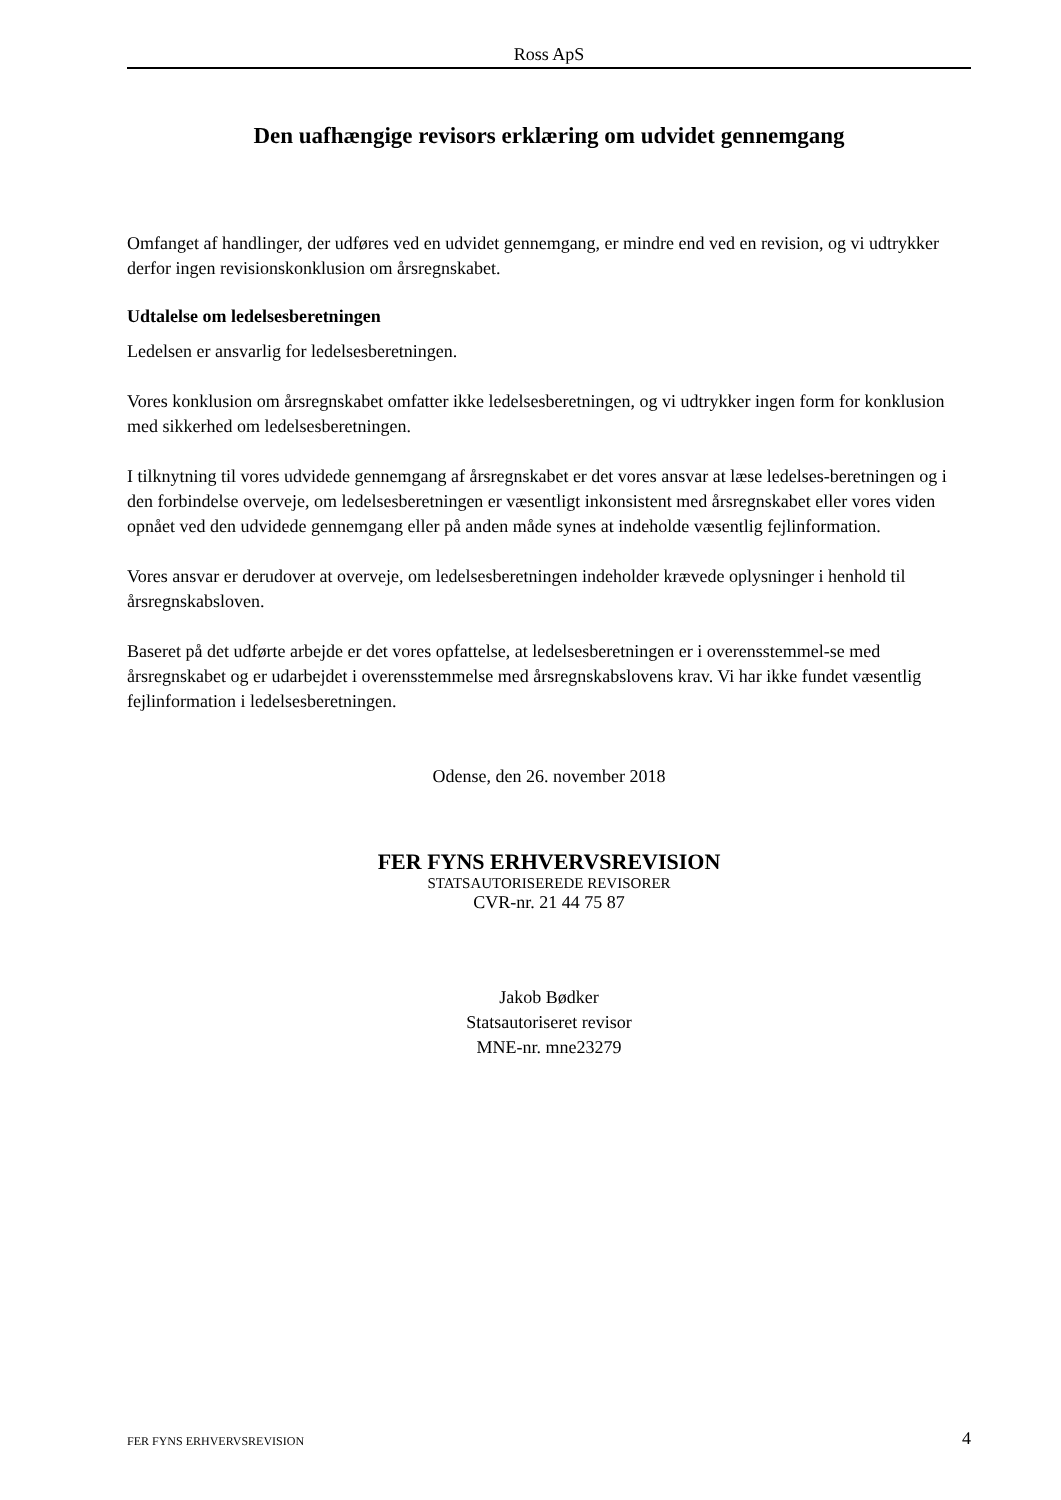Ross ApS
Den uafhængige revisors erklæring om udvidet gennemgang
Omfanget af handlinger, der udføres ved en udvidet gennemgang, er mindre end ved en revision, og vi udtrykker derfor ingen revisionskonklusion om årsregnskabet.
Udtalelse om ledelsesberetningen
Ledelsen er ansvarlig for ledelsesberetningen.
Vores konklusion om årsregnskabet omfatter ikke ledelsesberetningen, og vi udtrykker ingen form for konklusion med sikkerhed om ledelsesberetningen.
I tilknytning til vores udvidede gennemgang af årsregnskabet er det vores ansvar at læse ledelses-beretningen og i den forbindelse overveje, om ledelsesberetningen er væsentligt inkonsistent med årsregnskabet eller vores viden opnået ved den udvidede gennemgang eller på anden måde synes at indeholde væsentlig fejlinformation.
Vores ansvar er derudover at overveje, om ledelsesberetningen indeholder krævede oplysninger i henhold til årsregnskabsloven.
Baseret på det udførte arbejde er det vores opfattelse, at ledelsesberetningen er i overensstemmel-se med årsregnskabet og er udarbejdet i overensstemmelse med årsregnskabslovens krav. Vi har ikke fundet væsentlig fejlinformation i ledelsesberetningen.
Odense, den 26. november 2018
FER FYNS ERHVERVSREVISION
STATSAUTORISEREDE REVISORER
CVR-nr. 21 44 75 87
Jakob Bødker
Statsautoriseret revisor
MNE-nr. mne23279
FER FYNS ERHVERVSREVISION 4